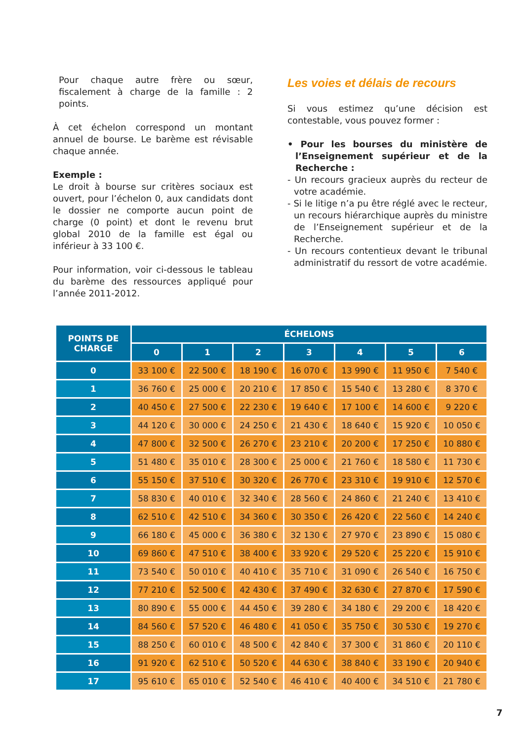Pour chaque autre frère ou sœur, fiscalement à charge de la famille : 2 points.
À cet échelon correspond un montant annuel de bourse. Le barème est révisable chaque année.
Exemple :
Le droit à bourse sur critères sociaux est ouvert, pour l’échelon 0, aux candidats dont le dossier ne comporte aucun point de charge (0 point) et dont le revenu brut global 2010 de la famille est égal ou inférieur à 33 100 €.
Pour information, voir ci-dessous le tableau du barème des ressources appliqué pour l’année 2011-2012.
Les voies et délais de recours
Si vous estimez qu’une décision est contestable, vous pouvez former :
• Pour les bourses du ministère de l’Enseignement supérieur et de la Recherche :
- Un recours gracieux auprès du recteur de votre académie.
- Si le litige n’a pu être réglé avec le recteur, un recours hiérarchique auprès du ministre de l’Enseignement supérieur et de la Recherche.
- Un recours contentieux devant le tribunal administratif du ressort de votre académie.
| POINTS DE CHARGE | ÉCHELONS | | | | | | |
| --- | --- | --- | --- | --- | --- | --- | --- |
| | 0 | 1 | 2 | 3 | 4 | 5 | 6 |
| 0 | 33 100 € | 22 500 € | 18 190 € | 16 070 € | 13 990 € | 11 950 € | 7 540 € |
| 1 | 36 760 € | 25 000 € | 20 210 € | 17 850 € | 15 540 € | 13 280 € | 8 370 € |
| 2 | 40 450 € | 27 500 € | 22 230 € | 19 640 € | 17 100 € | 14 600 € | 9 220 € |
| 3 | 44 120 € | 30 000 € | 24 250 € | 21 430 € | 18 640 € | 15 920 € | 10 050 € |
| 4 | 47 800 € | 32 500 € | 26 270 € | 23 210 € | 20 200 € | 17 250 € | 10 880 € |
| 5 | 51 480 € | 35 010 € | 28 300 € | 25 000 € | 21 760 € | 18 580 € | 11 730 € |
| 6 | 55 150 € | 37 510 € | 30 320 € | 26 770 € | 23 310 € | 19 910 € | 12 570 € |
| 7 | 58 830 € | 40 010 € | 32 340 € | 28 560 € | 24 860 € | 21 240 € | 13 410 € |
| 8 | 62 510 € | 42 510 € | 34 360 € | 30 350 € | 26 420 € | 22 560 € | 14 240 € |
| 9 | 66 180 € | 45 000 € | 36 380 € | 32 130 € | 27 970 € | 23 890 € | 15 080 € |
| 10 | 69 860 € | 47 510 € | 38 400 € | 33 920 € | 29 520 € | 25 220 € | 15 910 € |
| 11 | 73 540 € | 50 010 € | 40 410 € | 35 710 € | 31 090 € | 26 540 € | 16 750 € |
| 12 | 77 210 € | 52 500 € | 42 430 € | 37 490 € | 32 630 € | 27 870 € | 17 590 € |
| 13 | 80 890 € | 55 000 € | 44 450 € | 39 280 € | 34 180 € | 29 200 € | 18 420 € |
| 14 | 84 560 € | 57 520 € | 46 480 € | 41 050 € | 35 750 € | 30 530 € | 19 270 € |
| 15 | 88 250 € | 60 010 € | 48 500 € | 42 840 € | 37 300 € | 31 860 € | 20 110 € |
| 16 | 91 920 € | 62 510 € | 50 520 € | 44 630 € | 38 840 € | 33 190 € | 20 940 € |
| 17 | 95 610 € | 65 010 € | 52 540 € | 46 410 € | 40 400 € | 34 510 € | 21 780 € |
7